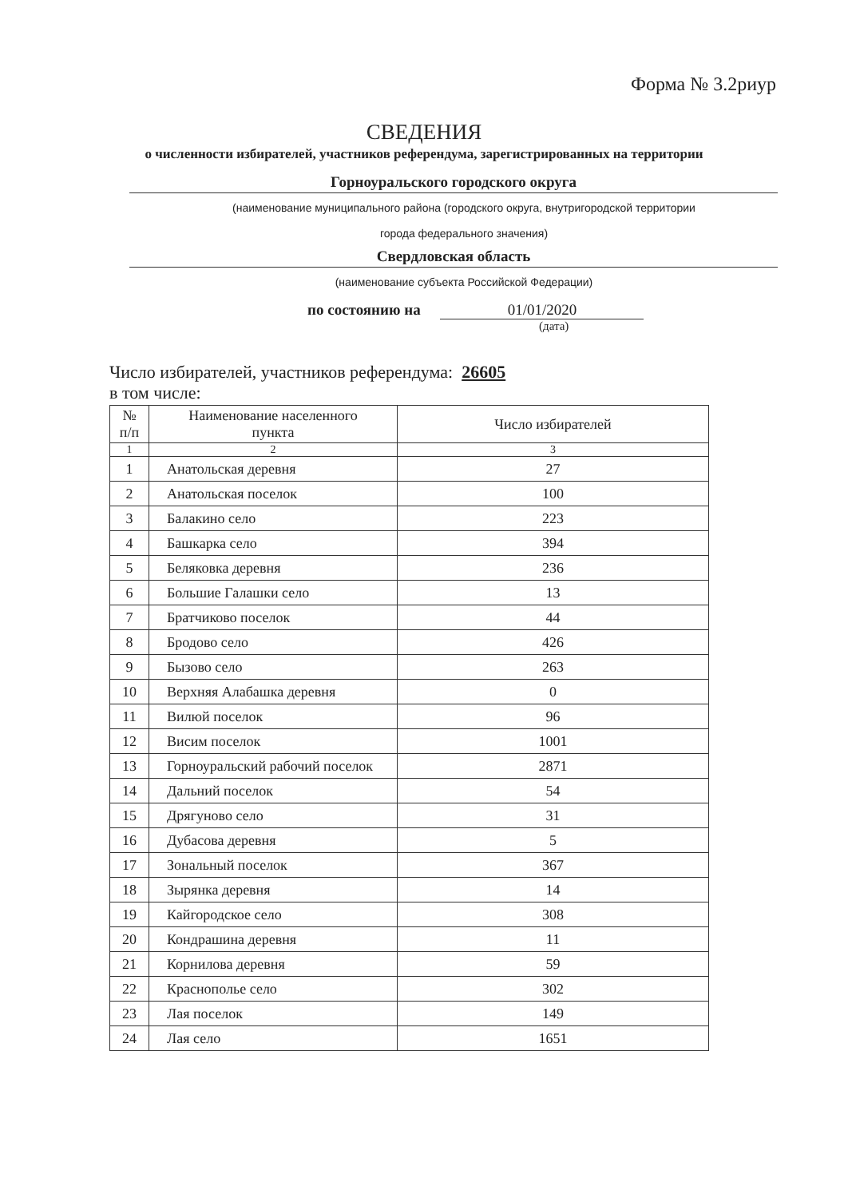Форма № 3.2риур
СВЕДЕНИЯ
о численности избирателей, участников референдума, зарегистрированных на территории
Горноуральского городского округа
(наименование муниципального района (городского округа, внутригородской территории
города федерального значения)
Свердловская область
(наименование субъекта Российской Федерации)
по состоянию на 01/01/2020
(дата)
Число избирателей, участников референдума: 26605
в том числе:
| № п/п | Наименование населенного пункта | Число избирателей |
| --- | --- | --- |
| 1 | 2 | 3 |
| 1 | Анатольская деревня | 27 |
| 2 | Анатольская поселок | 100 |
| 3 | Балакино село | 223 |
| 4 | Башкарка село | 394 |
| 5 | Беляковка деревня | 236 |
| 6 | Большие Галашки село | 13 |
| 7 | Братчиково поселок | 44 |
| 8 | Бродово село | 426 |
| 9 | Бызово село | 263 |
| 10 | Верхняя Алабашка деревня | 0 |
| 11 | Вилюй поселок | 96 |
| 12 | Висим поселок | 1001 |
| 13 | Горноуральский рабочий поселок | 2871 |
| 14 | Дальний поселок | 54 |
| 15 | Дрягуново село | 31 |
| 16 | Дубасова деревня | 5 |
| 17 | Зональный поселок | 367 |
| 18 | Зырянка деревня | 14 |
| 19 | Кайгородское село | 308 |
| 20 | Кондрашина деревня | 11 |
| 21 | Корнилова деревня | 59 |
| 22 | Краснополье село | 302 |
| 23 | Лая поселок | 149 |
| 24 | Лая село | 1651 |